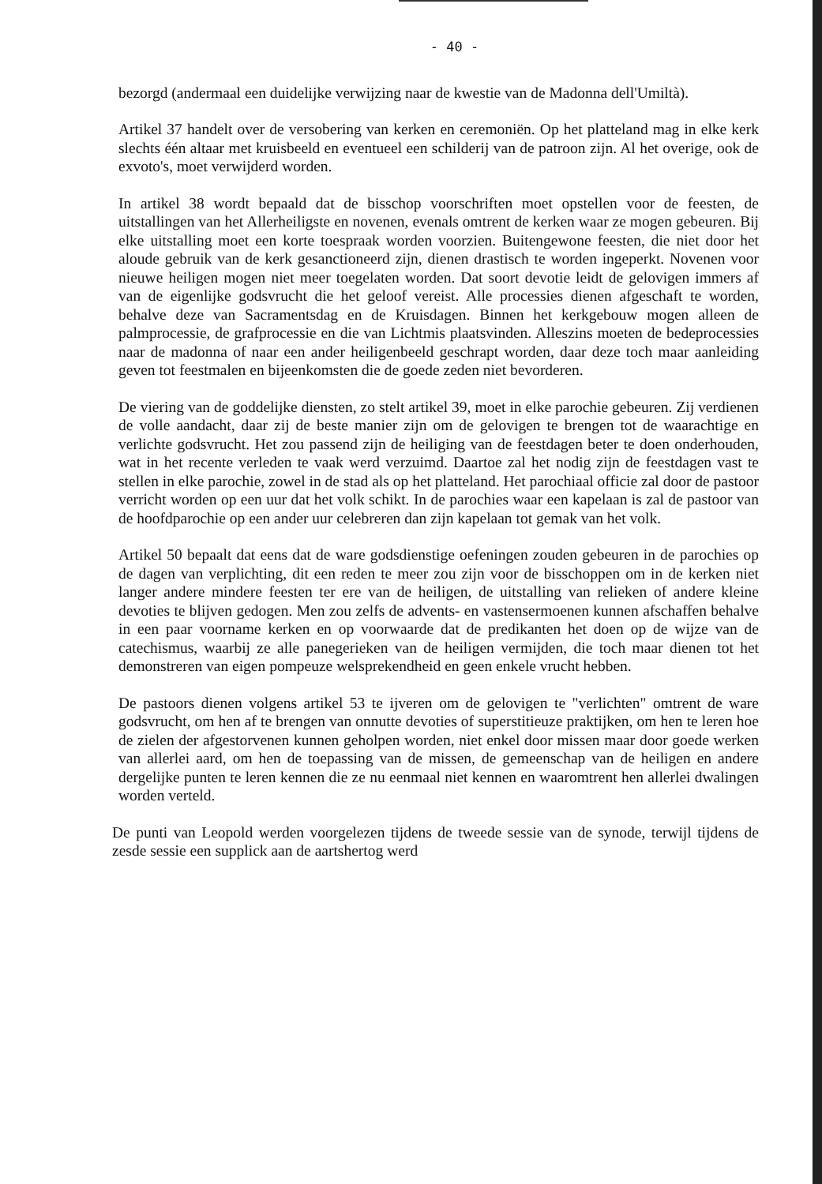- 40 -
bezorgd (andermaal een duidelijke verwijzing naar de kwestie van de Madonna dell'Umiltà).
Artikel 37 handelt over de versobering van kerken en ceremoniën. Op het platteland mag in elke kerk slechts één altaar met kruisbeeld en eventueel een schilderij van de patroon zijn. Al het overige, ook de exvoto's, moet verwijderd worden.
In artikel 38 wordt bepaald dat de bisschop voorschriften moet opstellen voor de feesten, de uitstallingen van het Allerheiligste en novenen, evenals omtrent de kerken waar ze mogen gebeuren. Bij elke uitstalling moet een korte toespraak worden voorzien. Buitengewone feesten, die niet door het aloude gebruik van de kerk gesanctioneerd zijn, dienen drastisch te worden ingeperkt. Novenen voor nieuwe heiligen mogen niet meer toegelaten worden. Dat soort devotie leidt de gelovigen immers af van de eigenlijke godsvrucht die het geloof vereist. Alle processies dienen afgeschaft te worden, behalve deze van Sacramentsdag en de Kruisdagen. Binnen het kerkgebouw mogen alleen de palmprocessie, de grafprocessie en die van Lichtmis plaatsvinden. Alleszins moeten de bedeprocessies naar de madonna of naar een ander heiligenbeeld geschrapt worden, daar deze toch maar aanleiding geven tot feestmalen en bijeenkomsten die de goede zeden niet bevorderen.
De viering van de goddelijke diensten, zo stelt artikel 39, moet in elke parochie gebeuren. Zij verdienen de volle aandacht, daar zij de beste manier zijn om de gelovigen te brengen tot de waarachtige en verlichte godsvrucht. Het zou passend zijn de heiliging van de feestdagen beter te doen onderhouden, wat in het recente verleden te vaak werd verzuimd. Daartoe zal het nodig zijn de feestdagen vast te stellen in elke parochie, zowel in de stad als op het platteland. Het parochiaal officie zal door de pastoor verricht worden op een uur dat het volk schikt. In de parochies waar een kapelaan is zal de pastoor van de hoofdparochie op een ander uur celebreren dan zijn kapelaan tot gemak van het volk.
Artikel 50 bepaalt dat eens dat de ware godsdienstige oefeningen zouden gebeuren in de parochies op de dagen van verplichting, dit een reden te meer zou zijn voor de bisschoppen om in de kerken niet langer andere mindere feesten ter ere van de heiligen, de uitstalling van relieken of andere kleine devoties te blijven gedogen. Men zou zelfs de advents- en vastensermoenen kunnen afschaffen behalve in een paar voorname kerken en op voorwaarde dat de predikanten het doen op de wijze van de catechismus, waarbij ze alle panegerieken van de heiligen vermijden, die toch maar dienen tot het demonstreren van eigen pompeuze welsprekendheid en geen enkele vrucht hebben.
De pastoors dienen volgens artikel 53 te ijveren om de gelovigen te "verlichten" omtrent de ware godsvrucht, om hen af te brengen van onnutte devoties of superstitieuze praktijken, om hen te leren hoe de zielen der afgestorvenen kunnen geholpen worden, niet enkel door missen maar door goede werken van allerlei aard, om hen de toepassing van de missen, de gemeenschap van de heiligen en andere dergelijke punten te leren kennen die ze nu eenmaal niet kennen en waaromtrent hen allerlei dwalingen worden verteld.
De punti van Leopold werden voorgelezen tijdens de tweede sessie van de synode, terwijl tijdens de zesde sessie een supplick aan de aartshertog werd